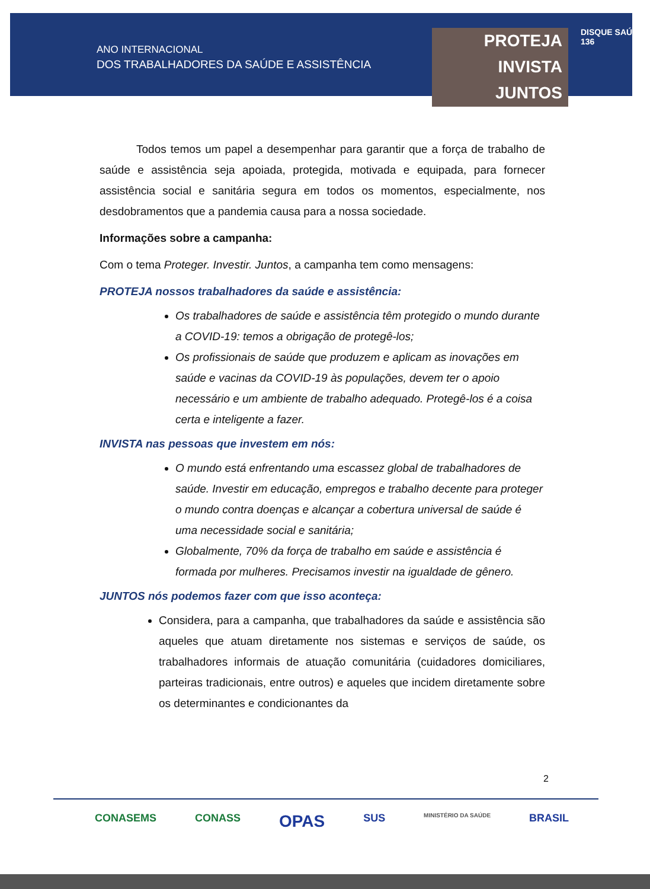ANO INTERNACIONAL
DOS TRABALHADORES DA SAÚDE E ASSISTÊNCIA
PROTEJA
INVISTA
JUNTOS
DISQUE SAÚDE 136
Todos temos um papel a desempenhar para garantir que a força de trabalho de saúde e assistência seja apoiada, protegida, motivada e equipada, para fornecer assistência social e sanitária segura em todos os momentos, especialmente, nos desdobramentos que a pandemia causa para a nossa sociedade.
Informações sobre a campanha:
Com o tema Proteger. Investir. Juntos, a campanha tem como mensagens:
PROTEJA nossos trabalhadores da saúde e assistência:
Os trabalhadores de saúde e assistência têm protegido o mundo durante a COVID-19: temos a obrigação de protegê-los;
Os profissionais de saúde que produzem e aplicam as inovações em saúde e vacinas da COVID-19 às populações, devem ter o apoio necessário e um ambiente de trabalho adequado. Protegê-los é a coisa certa e inteligente a fazer.
INVISTA nas pessoas que investem em nós:
O mundo está enfrentando uma escassez global de trabalhadores de saúde. Investir em educação, empregos e trabalho decente para proteger o mundo contra doenças e alcançar a cobertura universal de saúde é uma necessidade social e sanitária;
Globalmente, 70% da força de trabalho em saúde e assistência é formada por mulheres. Precisamos investir na igualdade de gênero.
JUNTOS nós podemos fazer com que isso aconteça:
Considera, para a campanha, que trabalhadores da saúde e assistência são aqueles que atuam diretamente nos sistemas e serviços de saúde, os trabalhadores informais de atuação comunitária (cuidadores domiciliares, parteiras tradicionais, entre outros) e aqueles que incidem diretamente sobre os determinantes e condicionantes da
2
CONASEMS CONASS OPAS SUS MINISTÉRIO DA SAÚDE BRASIL